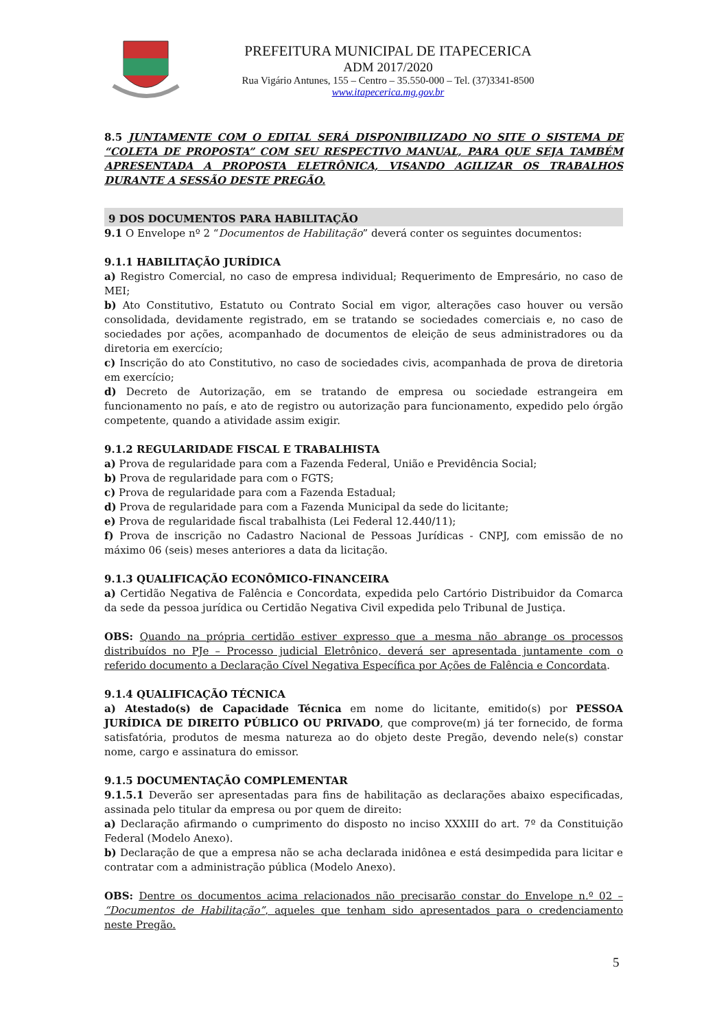PREFEITURA MUNICIPAL DE ITAPECERICA
ADM 2017/2020
Rua Vigário Antunes, 155 – Centro – 35.550-000 – Tel. (37)3341-8500
www.itapecerica.mg.gov.br
8.5 JUNTAMENTE COM O EDITAL SERÁ DISPONIBILIZADO NO SITE O SISTEMA DE “COLETA DE PROPOSTA” COM SEU RESPECTIVO MANUAL, PARA QUE SEJA TAMBÉM APRESENTADA A PROPOSTA ELETRÔNICA, VISANDO AGILIZAR OS TRABALHOS DURANTE A SESSÃO DESTE PREGÃO.
9 DOS DOCUMENTOS PARA HABILITAÇÃO
9.1 O Envelope nº 2 “Documentos de Habilitação” deverá conter os seguintes documentos:
9.1.1 HABILITAÇÃO JURÍDICA
a) Registro Comercial, no caso de empresa individual; Requerimento de Empresário, no caso de MEI;
b) Ato Constitutivo, Estatuto ou Contrato Social em vigor, alterações caso houver ou versão consolidada, devidamente registrado, em se tratando se sociedades comerciais e, no caso de sociedades por ações, acompanhado de documentos de eleição de seus administradores ou da diretoria em exercício;
c) Inscrição do ato Constitutivo, no caso de sociedades civis, acompanhada de prova de diretoria em exercício;
d) Decreto de Autorização, em se tratando de empresa ou sociedade estrangeira em funcionamento no país, e ato de registro ou autorização para funcionamento, expedido pelo órgão competente, quando a atividade assim exigir.
9.1.2 REGULARIDADE FISCAL E TRABALHISTA
a) Prova de regularidade para com a Fazenda Federal, União e Previdência Social;
b) Prova de regularidade para com o FGTS;
c) Prova de regularidade para com a Fazenda Estadual;
d) Prova de regularidade para com a Fazenda Municipal da sede do licitante;
e) Prova de regularidade fiscal trabalhista (Lei Federal 12.440/11);
f) Prova de inscrição no Cadastro Nacional de Pessoas Jurídicas - CNPJ, com emissão de no máximo 06 (seis) meses anteriores a data da licitação.
9.1.3 QUALIFICAÇÃO ECONÔMICO-FINANCEIRA
a) Certidão Negativa de Falência e Concordata, expedida pelo Cartório Distribuidor da Comarca da sede da pessoa jurídica ou Certidão Negativa Civil expedida pelo Tribunal de Justiça.
OBS: Quando na própria certidão estiver expresso que a mesma não abrange os processos distribuídos no PJe – Processo judicial Eletrônico, deverá ser apresentada juntamente com o referido documento a Declaração Cível Negativa Específica por Ações de Falência e Concordata.
9.1.4 QUALIFICAÇÃO TÉCNICA
a) Atestado(s) de Capacidade Técnica em nome do licitante, emitido(s) por PESSOA JURÍDICA DE DIREITO PÚBLICO OU PRIVADO, que comprove(m) já ter fornecido, de forma satisfatória, produtos de mesma natureza ao do objeto deste Pregão, devendo nele(s) constar nome, cargo e assinatura do emissor.
9.1.5 DOCUMENTAÇÃO COMPLEMENTAR
9.1.5.1 Deverão ser apresentadas para fins de habilitação as declarações abaixo especificadas, assinada pelo titular da empresa ou por quem de direito:
a) Declaração afirmando o cumprimento do disposto no inciso XXXIII do art. 7º da Constituição Federal (Modelo Anexo).
b) Declaração de que a empresa não se acha declarada inidônea e está desimpedida para licitar e contratar com a administração pública (Modelo Anexo).
OBS: Dentre os documentos acima relacionados não precisarão constar do Envelope n.º 02 – “Documentos de Habilitação”, aqueles que tenham sido apresentados para o credenciamento neste Pregão.
5